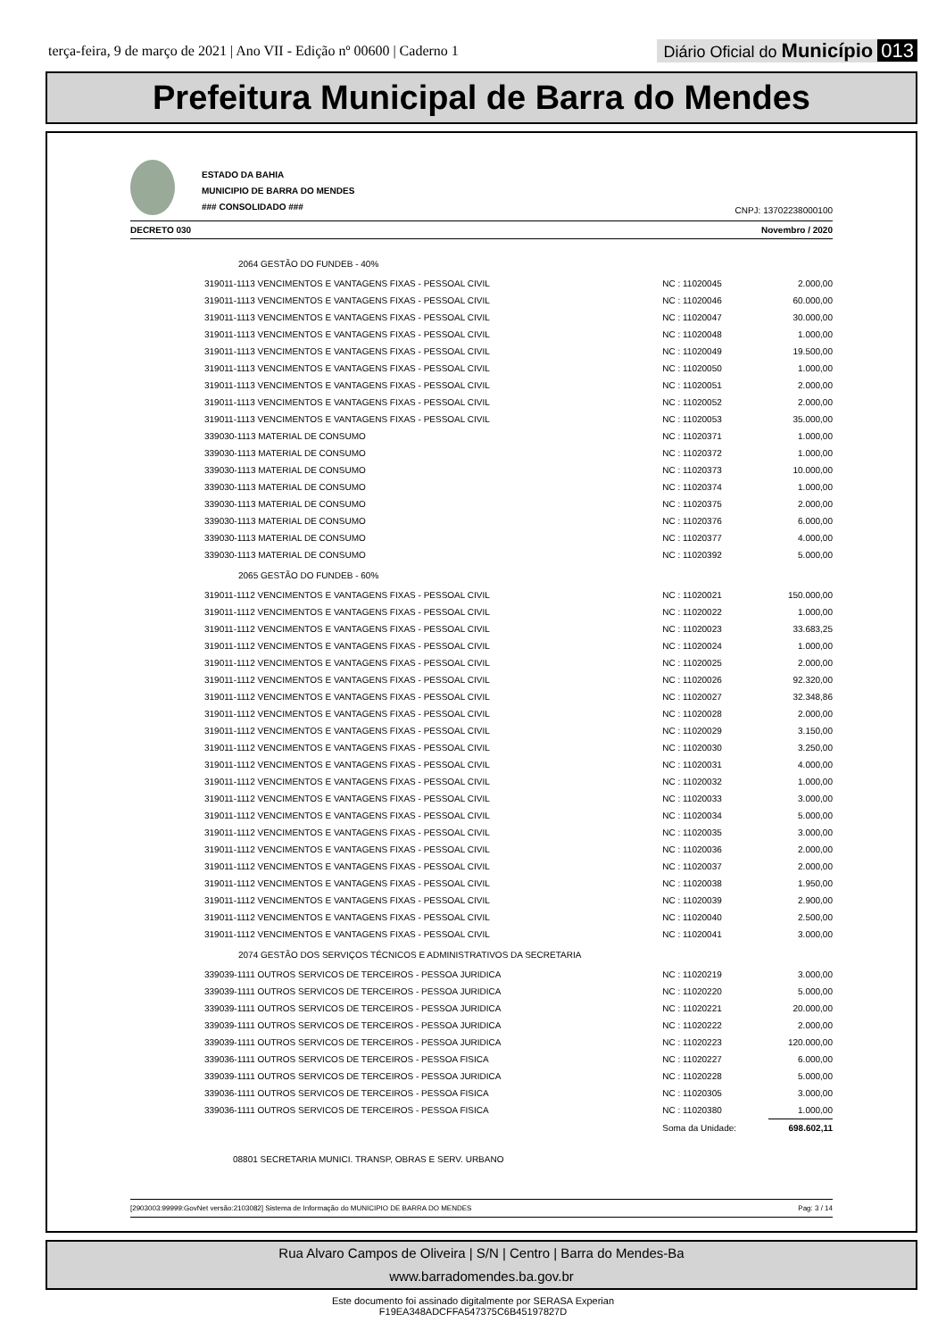terça-feira, 9 de março de 2021 | Ano VII - Edição nº 00600 | Caderno 1
Diário Oficial do Município 013
Prefeitura Municipal de Barra do Mendes
ESTADO DA BAHIA
MUNICIPIO DE BARRA DO MENDES
### CONSOLIDADO ###
CNPJ: 13702238000100
DECRETO 030 Novembro / 2020
| 2064 GESTÃO DO FUNDEB - 40% | | |
| 319011-1113 VENCIMENTOS E VANTAGENS FIXAS - PESSOAL CIVIL | NC : 11020045 | 2.000,00 |
| 319011-1113 VENCIMENTOS E VANTAGENS FIXAS - PESSOAL CIVIL | NC : 11020046 | 60.000,00 |
| 319011-1113 VENCIMENTOS E VANTAGENS FIXAS - PESSOAL CIVIL | NC : 11020047 | 30.000,00 |
| 319011-1113 VENCIMENTOS E VANTAGENS FIXAS - PESSOAL CIVIL | NC : 11020048 | 1.000,00 |
| 319011-1113 VENCIMENTOS E VANTAGENS FIXAS - PESSOAL CIVIL | NC : 11020049 | 19.500,00 |
| 319011-1113 VENCIMENTOS E VANTAGENS FIXAS - PESSOAL CIVIL | NC : 11020050 | 1.000,00 |
| 319011-1113 VENCIMENTOS E VANTAGENS FIXAS - PESSOAL CIVIL | NC : 11020051 | 2.000,00 |
| 319011-1113 VENCIMENTOS E VANTAGENS FIXAS - PESSOAL CIVIL | NC : 11020052 | 2.000,00 |
| 319011-1113 VENCIMENTOS E VANTAGENS FIXAS - PESSOAL CIVIL | NC : 11020053 | 35.000,00 |
| 339030-1113 MATERIAL DE CONSUMO | NC : 11020371 | 1.000,00 |
| 339030-1113 MATERIAL DE CONSUMO | NC : 11020372 | 1.000,00 |
| 339030-1113 MATERIAL DE CONSUMO | NC : 11020373 | 10.000,00 |
| 339030-1113 MATERIAL DE CONSUMO | NC : 11020374 | 1.000,00 |
| 339030-1113 MATERIAL DE CONSUMO | NC : 11020375 | 2.000,00 |
| 339030-1113 MATERIAL DE CONSUMO | NC : 11020376 | 6.000,00 |
| 339030-1113 MATERIAL DE CONSUMO | NC : 11020377 | 4.000,00 |
| 339030-1113 MATERIAL DE CONSUMO | NC : 11020392 | 5.000,00 |
| 2065 GESTÃO DO FUNDEB - 60% | | |
| 319011-1112 VENCIMENTOS E VANTAGENS FIXAS - PESSOAL CIVIL | NC : 11020021 | 150.000,00 |
| 319011-1112 VENCIMENTOS E VANTAGENS FIXAS - PESSOAL CIVIL | NC : 11020022 | 1.000,00 |
| 319011-1112 VENCIMENTOS E VANTAGENS FIXAS - PESSOAL CIVIL | NC : 11020023 | 33.683,25 |
| 319011-1112 VENCIMENTOS E VANTAGENS FIXAS - PESSOAL CIVIL | NC : 11020024 | 1.000,00 |
| 319011-1112 VENCIMENTOS E VANTAGENS FIXAS - PESSOAL CIVIL | NC : 11020025 | 2.000,00 |
| 319011-1112 VENCIMENTOS E VANTAGENS FIXAS - PESSOAL CIVIL | NC : 11020026 | 92.320,00 |
| 319011-1112 VENCIMENTOS E VANTAGENS FIXAS - PESSOAL CIVIL | NC : 11020027 | 32.348,86 |
| 319011-1112 VENCIMENTOS E VANTAGENS FIXAS - PESSOAL CIVIL | NC : 11020028 | 2.000,00 |
| 319011-1112 VENCIMENTOS E VANTAGENS FIXAS - PESSOAL CIVIL | NC : 11020029 | 3.150,00 |
| 319011-1112 VENCIMENTOS E VANTAGENS FIXAS - PESSOAL CIVIL | NC : 11020030 | 3.250,00 |
| 319011-1112 VENCIMENTOS E VANTAGENS FIXAS - PESSOAL CIVIL | NC : 11020031 | 4.000,00 |
| 319011-1112 VENCIMENTOS E VANTAGENS FIXAS - PESSOAL CIVIL | NC : 11020032 | 1.000,00 |
| 319011-1112 VENCIMENTOS E VANTAGENS FIXAS - PESSOAL CIVIL | NC : 11020033 | 3.000,00 |
| 319011-1112 VENCIMENTOS E VANTAGENS FIXAS - PESSOAL CIVIL | NC : 11020034 | 5.000,00 |
| 319011-1112 VENCIMENTOS E VANTAGENS FIXAS - PESSOAL CIVIL | NC : 11020035 | 3.000,00 |
| 319011-1112 VENCIMENTOS E VANTAGENS FIXAS - PESSOAL CIVIL | NC : 11020036 | 2.000,00 |
| 319011-1112 VENCIMENTOS E VANTAGENS FIXAS - PESSOAL CIVIL | NC : 11020037 | 2.000,00 |
| 319011-1112 VENCIMENTOS E VANTAGENS FIXAS - PESSOAL CIVIL | NC : 11020038 | 1.950,00 |
| 319011-1112 VENCIMENTOS E VANTAGENS FIXAS - PESSOAL CIVIL | NC : 11020039 | 2.900,00 |
| 319011-1112 VENCIMENTOS E VANTAGENS FIXAS - PESSOAL CIVIL | NC : 11020040 | 2.500,00 |
| 319011-1112 VENCIMENTOS E VANTAGENS FIXAS - PESSOAL CIVIL | NC : 11020041 | 3.000,00 |
| 2074 GESTÃO DOS SERVIÇOS TÉCNICOS E ADMINISTRATIVOS DA SECRETARIA | | |
| 339039-1111 OUTROS SERVICOS DE TERCEIROS - PESSOA JURIDICA | NC : 11020219 | 3.000,00 |
| 339039-1111 OUTROS SERVICOS DE TERCEIROS - PESSOA JURIDICA | NC : 11020220 | 5.000,00 |
| 339039-1111 OUTROS SERVICOS DE TERCEIROS - PESSOA JURIDICA | NC : 11020221 | 20.000,00 |
| 339039-1111 OUTROS SERVICOS DE TERCEIROS - PESSOA JURIDICA | NC : 11020222 | 2.000,00 |
| 339039-1111 OUTROS SERVICOS DE TERCEIROS - PESSOA JURIDICA | NC : 11020223 | 120.000,00 |
| 339036-1111 OUTROS SERVICOS DE TERCEIROS - PESSOA FISICA | NC : 11020227 | 6.000,00 |
| 339039-1111 OUTROS SERVICOS DE TERCEIROS - PESSOA JURIDICA | NC : 11020228 | 5.000,00 |
| 339036-1111 OUTROS SERVICOS DE TERCEIROS - PESSOA FISICA | NC : 11020305 | 3.000,00 |
| 339036-1111 OUTROS SERVICOS DE TERCEIROS - PESSOA FISICA | NC : 11020380 | 1.000,00 |
| | Soma da Unidade: | 698.602,11 |
| 08801 SECRETARIA MUNICI. TRANSP, OBRAS E SERV. URBANO | | |
[2903003:99999:GovNet versão:2103082] Sistema de Informação do MUNICIPIO DE BARRA DO MENDES Pag: 3 / 14
Rua Alvaro Campos de Oliveira | S/N | Centro | Barra do Mendes-Ba
www.barradomendes.ba.gov.br
Este documento foi assinado digitalmente por SERASA Experian
F19EA348ADCFFA547375C6B45197827D